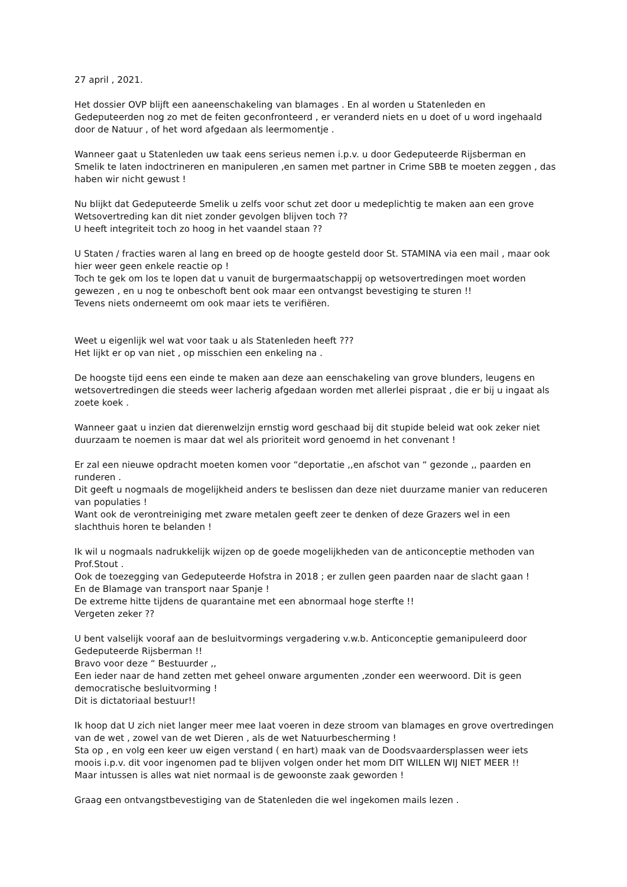27 april , 2021.
Het dossier OVP blijft een aaneenschakeling van blamages . En al worden u Statenleden en Gedeputeerden nog zo met de feiten geconfronteerd , er veranderd niets en u doet of u word ingehaald door de Natuur , of het word afgedaan als leermomentje .
Wanneer gaat u Statenleden uw taak eens serieus nemen i.p.v. u door Gedeputeerde Rijsberman en Smelik te laten indoctrineren en manipuleren ,en samen met partner in Crime SBB te moeten zeggen , das haben wir nicht gewust !
Nu blijkt dat Gedeputeerde Smelik u zelfs voor schut zet door u medeplichtig te maken aan een grove Wetsovertreding kan dit niet zonder gevolgen blijven toch ??
U heeft integriteit toch zo hoog in het vaandel staan ??
U Staten / fracties waren al lang en breed op de hoogte gesteld door St. STAMINA via een mail , maar ook hier weer geen enkele reactie op !
Toch te gek om los te lopen dat u vanuit de burgermaatschappij op wetsovertredingen moet worden gewezen , en u nog te onbeschoft bent ook maar een ontvangst bevestiging te sturen !!
Tevens niets onderneemt om ook maar iets te verifiëren.
Weet u eigenlijk wel wat voor taak u als Statenleden heeft ???
Het lijkt er op van niet , op misschien een enkeling na .
De hoogste tijd eens een einde te maken aan deze aan eenschakeling van grove blunders, leugens en wetsovertredingen die steeds weer lacherig afgedaan worden met allerlei pispraat , die er bij u ingaat als zoete koek .
Wanneer gaat u inzien dat dierenwelzijn ernstig word geschaad bij dit stupide beleid wat ook zeker niet duurzaam te noemen is maar dat wel als prioriteit word genoemd in het convenant !
Er zal een nieuwe opdracht moeten komen voor “deportatie ,,en afschot van “ gezonde ,, paarden en runderen .
Dit geeft u nogmaals de mogelijkheid anders te beslissen dan deze niet duurzame manier van reduceren van populaties !
Want ook de verontreiniging met zware metalen geeft zeer te denken of deze Grazers wel in een slachthuis horen te belanden !
Ik wil u nogmaals nadrukkelijk wijzen op de goede mogelijkheden van de anticonceptie methoden van Prof.Stout .
Ook de toezegging van Gedeputeerde Hofstra in 2018 ; er zullen geen paarden naar de slacht gaan !
En de Blamage van transport naar Spanje !
De extreme hitte tijdens de quarantaine met een abnormaal hoge sterfte !!
Vergeten zeker ??
U bent valselijk vooraf aan de besluitvormings vergadering v.w.b. Anticonceptie gemanipuleerd door Gedeputeerde Rijsberman !!
Bravo voor deze “ Bestuurder ,,
Een ieder naar de hand zetten met geheel onware argumenten ,zonder een weerwoord. Dit is geen democratische besluitvorming !
Dit is dictatoriaal bestuur!!
Ik hoop dat U zich niet langer meer mee laat voeren in deze stroom van blamages en grove overtredingen van de wet , zowel van de wet Dieren , als de wet Natuurbescherming !
Sta op , en volg een keer uw eigen verstand ( en hart) maak van de Doodsvaardersplassen weer iets moois i.p.v. dit voor ingenomen pad te blijven volgen onder het mom DIT WILLEN WIJ NIET MEER !!
Maar intussen is alles wat niet normaal is de gewoonste zaak geworden !
Graag een ontvangstbevestiging van de Statenleden die wel ingekomen mails lezen .